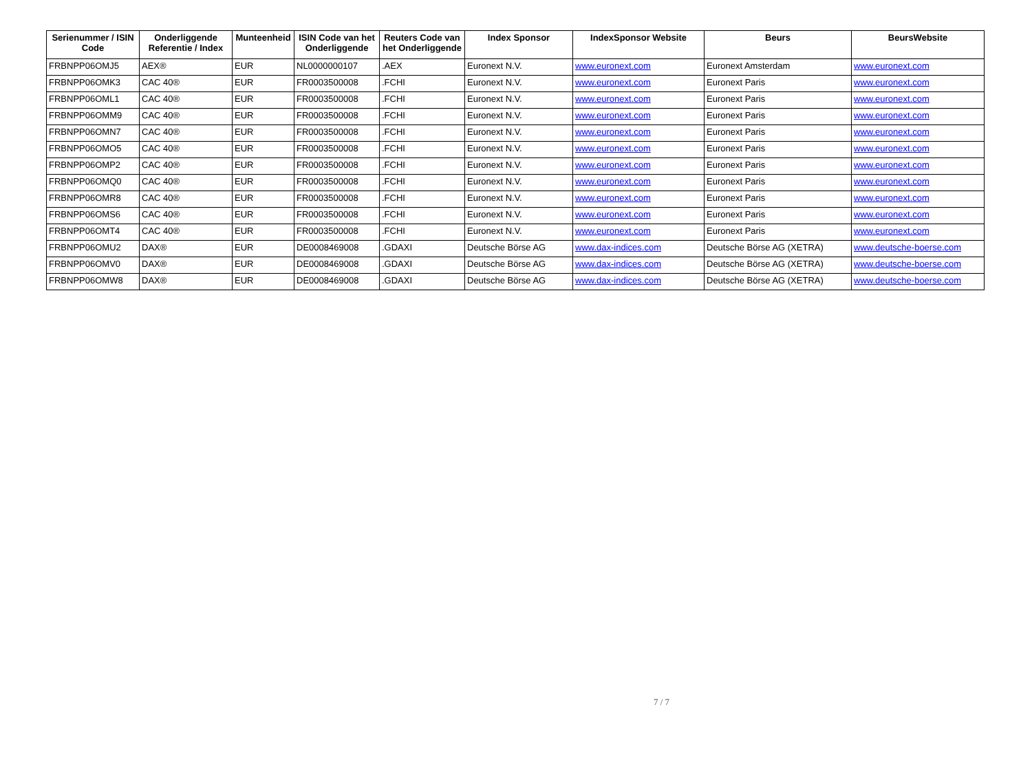| Serienummer / ISIN Code | Onderliggende Referentie / Index | Munteenheid | ISIN Code van het Onderliggende | Reuters Code van het Onderliggende | Index Sponsor | IndexSponsor Website | Beurs | BeursWebsite |
| --- | --- | --- | --- | --- | --- | --- | --- | --- |
| FRBNPP06OMJ5 | AEX® | EUR | NL0000000107 | .AEX | Euronext N.V. | www.euronext.com | Euronext Amsterdam | www.euronext.com |
| FRBNPP06OMK3 | CAC 40® | EUR | FR0003500008 | .FCHI | Euronext N.V. | www.euronext.com | Euronext Paris | www.euronext.com |
| FRBNPP06OML1 | CAC 40® | EUR | FR0003500008 | .FCHI | Euronext N.V. | www.euronext.com | Euronext Paris | www.euronext.com |
| FRBNPP06OMM9 | CAC 40® | EUR | FR0003500008 | .FCHI | Euronext N.V. | www.euronext.com | Euronext Paris | www.euronext.com |
| FRBNPP06OMN7 | CAC 40® | EUR | FR0003500008 | .FCHI | Euronext N.V. | www.euronext.com | Euronext Paris | www.euronext.com |
| FRBNPP06OMO5 | CAC 40® | EUR | FR0003500008 | .FCHI | Euronext N.V. | www.euronext.com | Euronext Paris | www.euronext.com |
| FRBNPP06OMP2 | CAC 40® | EUR | FR0003500008 | .FCHI | Euronext N.V. | www.euronext.com | Euronext Paris | www.euronext.com |
| FRBNPP06OMQ0 | CAC 40® | EUR | FR0003500008 | .FCHI | Euronext N.V. | www.euronext.com | Euronext Paris | www.euronext.com |
| FRBNPP06OMR8 | CAC 40® | EUR | FR0003500008 | .FCHI | Euronext N.V. | www.euronext.com | Euronext Paris | www.euronext.com |
| FRBNPP06OMS6 | CAC 40® | EUR | FR0003500008 | .FCHI | Euronext N.V. | www.euronext.com | Euronext Paris | www.euronext.com |
| FRBNPP06OMT4 | CAC 40® | EUR | FR0003500008 | .FCHI | Euronext N.V. | www.euronext.com | Euronext Paris | www.euronext.com |
| FRBNPP06OMU2 | DAX® | EUR | DE0008469008 | .GDAXI | Deutsche Börse AG | www.dax-indices.com | Deutsche Börse AG (XETRA) | www.deutsche-boerse.com |
| FRBNPP06OMV0 | DAX® | EUR | DE0008469008 | .GDAXI | Deutsche Börse AG | www.dax-indices.com | Deutsche Börse AG (XETRA) | www.deutsche-boerse.com |
| FRBNPP06OMW8 | DAX® | EUR | DE0008469008 | .GDAXI | Deutsche Börse AG | www.dax-indices.com | Deutsche Börse AG (XETRA) | www.deutsche-boerse.com |
7 / 7